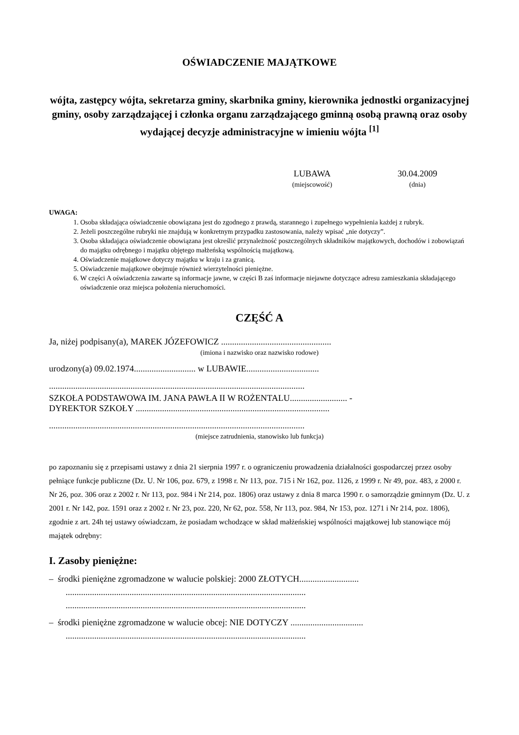OŚWIADCZENIE MAJĄTKOWE
wójta, zastępcy wójta, sekretarza gminy, skarbnika gminy, kierownika jednostki organizacyjnej gminy, osoby zarządzającej i członka organu zarządzającego gminną osobą prawną oraz osoby wydającej decyzje administracyjne w imieniu wójta <sup>[1]</sup>
LUBAWA
(miejscowość)
30.04.2009
(dnia)
UWAGA:
1. Osoba składająca oświadczenie obowiązana jest do zgodnego z prawdą, starannego i zupełnego wypełnienia każdej z rubryk.
2. Jeżeli poszczególne rubryki nie znajdują w konkretnym przypadku zastosowania, należy wpisać „nie dotyczy”.
3. Osoba składająca oświadczenie obowiązana jest określić przynależność poszczególnych składników majątkowych, dochodów i zobowiązań do majątku odrębnego i majątku objętego małżeńską wspólnością majątkową.
4. Oświadczenie majątkowe dotyczy majątku w kraju i za granicą.
5. Oświadczenie majątkowe obejmuje również wierzytelności pieniężne.
6. W części A oświadczenia zawarte są informacje jawne, w części B zaś informacje niejawne dotyczące adresu zamieszkania składającego oświadczenie oraz miejsca położenia nieruchomości.
CZĘŚĆ A
Ja, niżej podpisany(a), MAREK JÓZEFOWICZ ..................................................
(imiona i nazwisko oraz nazwisko rodowe)
urodzony(a) 09.02.1974............................ w LUBAWIE.................................
....................................................................................................................
SZKOŁA PODSTAWOWA IM. JANA PAWŁA II W ROŻENTALU.......................... -
DYREKTOR SZKOŁY ........................................................................................
....................................................................................................................
(miejsce zatrudnienia, stanowisko lub funkcja)
po zapoznaniu się z przepisami ustawy z dnia 21 sierpnia 1997 r. o ograniczeniu prowadzenia działalności gospodarczej przez osoby pełniące funkcje publiczne (Dz. U. Nr 106, poz. 679, z 1998 r. Nr 113, poz. 715 i Nr 162, poz. 1126, z 1999 r. Nr 49, poz. 483, z 2000 r. Nr 26, poz. 306 oraz z 2002 r. Nr 113, poz. 984 i Nr 214, poz. 1806) oraz ustawy z dnia 8 marca 1990 r. o samorządzie gminnym (Dz. U. z 2001 r. Nr 142, poz. 1591 oraz z 2002 r. Nr 23, poz. 220, Nr 62, poz. 558, Nr 113, poz. 984, Nr 153, poz. 1271 i Nr 214, poz. 1806), zgodnie z art. 24h tej ustawy oświadczam, że posiadam wchodzące w skład małżeńskiej wspólności majątkowej lub stanowiące mój majątek odrębny:
I. Zasoby pieniężne:
– środki pieniężne zgromadzone w walucie polskiej: 2000 ZŁOTYCH...........................
.............................................................................................................
.............................................................................................................
– środki pieniężne zgromadzone w walucie obcej: NIE DOTYCZY .................................
.............................................................................................................